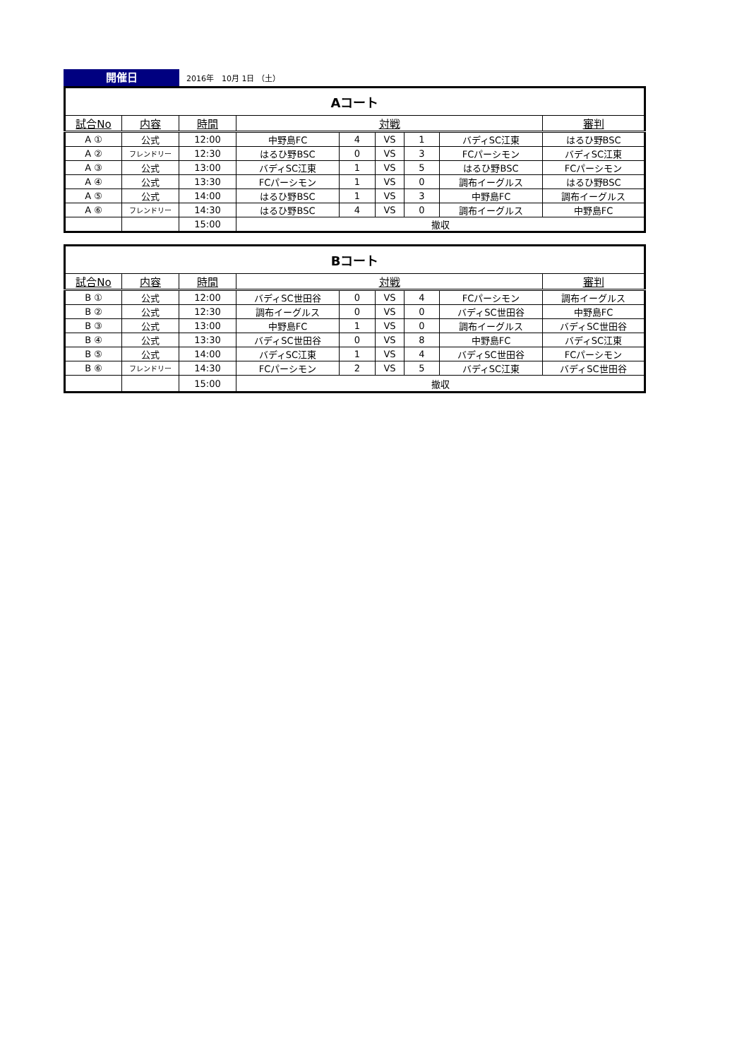開催日
2016年　10月 1日 （土）
| Aコート | | | | | | | | |
| 試合No | 内容 | 時間 | 対戦 | | | | | 審判 |
| A ① | 公式 | 12:00 | 中野島FC | 4 | VS | 1 | バディSC江東 | はるひ野BSC |
| A ② | フレンドリー | 12:30 | はるひ野BSC | 0 | VS | 3 | FCパーシモン | バディSC江東 |
| A ③ | 公式 | 13:00 | バディSC江東 | 1 | VS | 5 | はるひ野BSC | FCパーシモン |
| A ④ | 公式 | 13:30 | FCパーシモン | 1 | VS | 0 | 調布イーグルス | はるひ野BSC |
| A ⑤ | 公式 | 14:00 | はるひ野BSC | 1 | VS | 3 | 中野島FC | 調布イーグルス |
| A ⑥ | フレンドリー | 14:30 | はるひ野BSC | 4 | VS | 0 | 調布イーグルス | 中野島FC |
| | | 15:00 | 撤収 | | | | | |
| Bコート | | | | | | | | |
| 試合No | 内容 | 時間 | 対戦 | | | | | 審判 |
| B ① | 公式 | 12:00 | バディSC世田谷 | 0 | VS | 4 | FCパーシモン | 調布イーグルス |
| B ② | 公式 | 12:30 | 調布イーグルス | 0 | VS | 0 | バディSC世田谷 | 中野島FC |
| B ③ | 公式 | 13:00 | 中野島FC | 1 | VS | 0 | 調布イーグルス | バディSC世田谷 |
| B ④ | 公式 | 13:30 | バディSC世田谷 | 0 | VS | 8 | 中野島FC | バディSC江東 |
| B ⑤ | 公式 | 14:00 | バディSC江東 | 1 | VS | 4 | バディSC世田谷 | FCパーシモン |
| B ⑥ | フレンドリー | 14:30 | FCパーシモン | 2 | VS | 5 | バディSC江東 | バディSC世田谷 |
| | | 15:00 | 撤収 | | | | | |